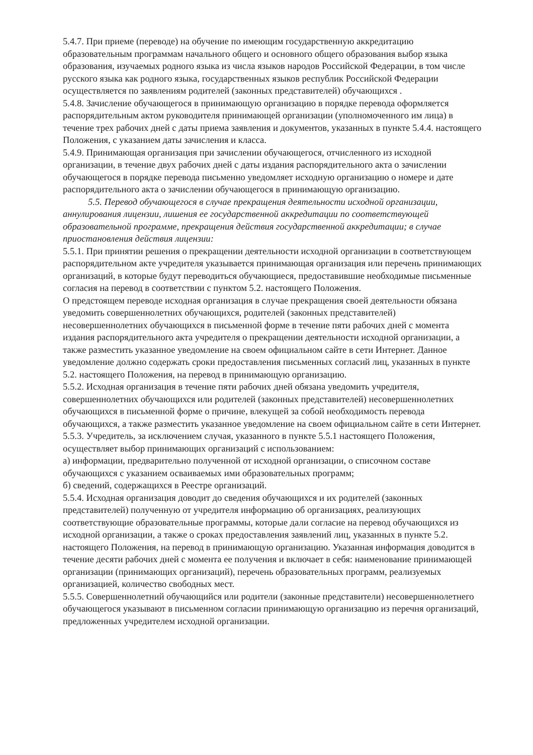5.4.7. При приеме (переводе) на обучение по имеющим государственную аккредитацию образовательным программам начального общего и основного общего образования выбор языка образования, изучаемых родного языка из числа языков народов Российской Федерации, в том числе русского языка как родного языка, государственных языков республик Российской Федерации осуществляется по заявлениям родителей (законных представителей) обучающихся .
5.4.8. Зачисление обучающегося в принимающую организацию в порядке перевода оформляется распорядительным актом руководителя принимающей организации (уполномоченного им лица) в течение трех рабочих дней с даты приема заявления и документов, указанных в пункте 5.4.4. настоящего Положения, с указанием даты зачисления и класса.
5.4.9. Принимающая организация при зачислении обучающегося, отчисленного из исходной организации, в течение двух рабочих дней с даты издания распорядительного акта о зачислении обучающегося в порядке перевода письменно уведомляет исходную организацию о номере и дате распорядительного акта о зачислении обучающегося в принимающую организацию.
5.5. Перевод обучающегося в случае прекращения деятельности исходной организации, аннулирования лицензии, лишения ее государственной аккредитации по соответствующей образовательной программе, прекращения действия государственной аккредитации; в случае приостановления действия лицензии:
5.5.1. При принятии решения о прекращении деятельности исходной организации в соответствующем распорядительном акте учредителя указывается принимающая организация или перечень принимающих организаций, в которые будут переводиться обучающиеся, предоставившие необходимые письменные согласия на перевод в соответствии с пунктом 5.2. настоящего Положения.
О предстоящем переводе исходная организация в случае прекращения своей деятельности обязана уведомить совершеннолетних обучающихся, родителей (законных представителей) несовершеннолетних обучающихся в письменной форме в течение пяти рабочих дней с момента издания распорядительного акта учредителя о прекращении деятельности исходной организации, а также разместить указанное уведомление на своем официальном сайте в сети Интернет. Данное уведомление должно содержать сроки предоставления письменных согласий лиц, указанных в пункте 5.2. настоящего Положения, на перевод в принимающую организацию.
5.5.2. Исходная организация в течение пяти рабочих дней обязана уведомить учредителя, совершеннолетних обучающихся или родителей (законных представителей) несовершеннолетних обучающихся в письменной форме о причине, влекущей за собой необходимость перевода обучающихся, а также разместить указанное уведомление на своем официальном сайте в сети Интернет.
5.5.3. Учредитель, за исключением случая, указанного в пункте 5.5.1 настоящего Положения, осуществляет выбор принимающих организаций с использованием:
а) информации, предварительно полученной от исходной организации, о списочном составе обучающихся с указанием осваиваемых ими образовательных программ;
б) сведений, содержащихся в Реестре организаций.
5.5.4. Исходная организация доводит до сведения обучающихся и их родителей (законных представителей) полученную от учредителя информацию об организациях, реализующих соответствующие образовательные программы, которые дали согласие на перевод обучающихся из исходной организации, а также о сроках предоставления заявлений лиц, указанных в пункте 5.2. настоящего Положения, на перевод в принимающую организацию. Указанная информация доводится в течение десяти рабочих дней с момента ее получения и включает в себя: наименование принимающей организации (принимающих организаций), перечень образовательных программ, реализуемых организацией, количество свободных мест.
5.5.5. Совершеннолетний обучающийся или родители (законные представители) несовершеннолетнего обучающегося указывают в письменном согласии принимающую организацию из перечня организаций, предложенных учредителем исходной организации.